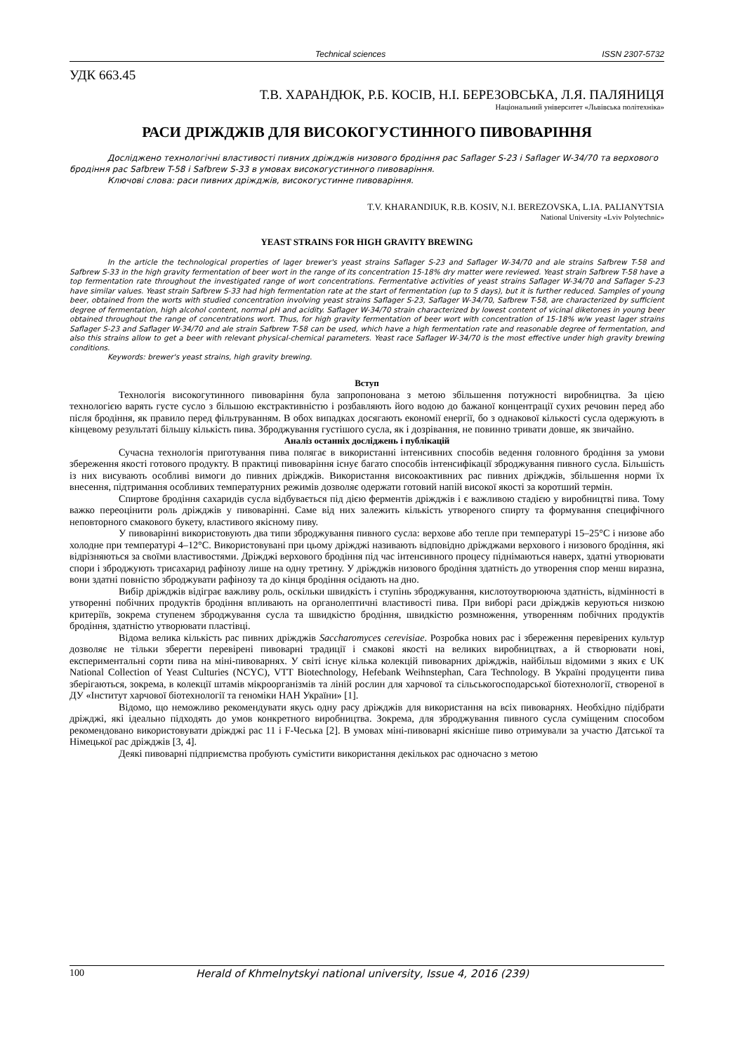Technical sciences ISSN 2307-5732
УДК 663.45
Т.В. ХАРАНДЮК, Р.Б. КОСІВ, Н.І. БЕРЕЗОВСЬКА, Л.Я. ПАЛЯНИЦЯ
Національний університет «Львівська політехніка»
РАСИ ДРІЖДЖІВ ДЛЯ ВИСОКОГУСТИННОГО ПИВОВАРІННЯ
Досліджено технологічні властивості пивних дріжджів низового бродіння рас Saflager S-23 і Saflager W-34/70 та верхового бродіння рас Safbrew T-58 і Safbrew S-33 в умовах високогустинного пивоваріння.
Ключові слова: раси пивних дріжджів, високогустинне пивоваріння.
T.V. KHARANDIUK, R.B. KOSIV, N.I. BEREZOVSKA, L.IA. PALIANYTSIA
National University «Lviv Polytechnic»
YEAST STRAINS FOR HIGH GRAVITY BREWING
In the article the technological properties of lager brewer's yeast strains Saflager S-23 and Saflager W-34/70 and ale strains Safbrew T-58 and Safbrew S-33 in the high gravity fermentation of beer wort in the range of its concentration 15-18% dry matter were reviewed. Yeast strain Safbrew T-58 have a top fermentation rate throughout the investigated range of wort concentrations. Fermentative activities of yeast strains Saflager W-34/70 and Saflager S-23 have similar values. Yeast strain Safbrew S-33 had high fermentation rate at the start of fermentation (up to 5 days), but it is further reduced. Samples of young beer, obtained from the worts with studied concentration involving yeast strains Saflager S-23, Saflager W-34/70, Safbrew T-58, are characterized by sufficient degree of fermentation, high alcohol content, normal pH and acidity. Saflager W-34/70 strain characterized by lowest content of vicinal diketones in young beer obtained throughout the range of concentrations wort. Thus, for high gravity fermentation of beer wort with concentration of 15-18% w/w yeast lager strains Saflager S-23 and Saflager W-34/70 and ale strain Safbrew T-58 can be used, which have a high fermentation rate and reasonable degree of fermentation, and also this strains allow to get a beer with relevant physical-chemical parameters. Yeast race Saflager W-34/70 is the most effective under high gravity brewing conditions.
Keywords: brewer's yeast strains, high gravity brewing.
Вступ
Технологія високогутинного пивоваріння була запропонована з метою збільшення потужності виробництва. За цією технологією варять густе сусло з більшою екстрактивністю і розбавляють його водою до бажаної концентрації сухих речовин перед або після бродіння, як правило перед фільтруванням. В обох випадках досягають економії енергії, бо з однакової кількості сусла одержують в кінцевому результаті більшу кількість пива. Зброджування густішого сусла, як і дозрівання, не повинно тривати довше, як звичайно.
Аналіз останніх досліджень і публікацій
Сучасна технологія приготування пива полягає в використанні інтенсивних способів ведення головного бродіння за умови збереження якості готового продукту. В практиці пивоваріння існує багато способів інтенсифікації зброджування пивного сусла. Більшість із них висувають особливі вимоги до пивних дріжджів. Використання високоактивних рас пивних дріжджів, збільшення норми їх внесення, підтримання особливих температурних режимів дозволяє одержати готовий напій високої якості за коротший термін.
Спиртове бродіння сахаридів сусла відбувається під дією ферментів дріжджів і є важливою стадією у виробництві пива. Тому важко переоцінити роль дріжджів у пивоварінні. Саме від них залежить кількість утвореного спирту та формування специфічного неповторного смакового букету, властивого якісному пиву.
У пивоварінні використовують два типи зброджування пивного сусла: верхове або тепле при температурі 15–25°С і низове або холодне при температурі 4–12°С. Використовувані при цьому дріжджі називають відповідно дріжджами верхового і низового бродіння, які відрізняються за своїми властивостями. Дріжджі верхового бродіння під час інтенсивного процесу піднімаються наверх, здатні утворювати спори і зброджують трисахарид рафінозу лише на одну третину. У дріжджів низового бродіння здатність до утворення спор менш виразна, вони здатні повністю зброджувати рафінозу та до кінця бродіння осідають на дно.
Вибір дріжджів відіграє важливу роль, оскільки швидкість і ступінь зброджування, кислотоутворююча здатність, відмінності в утворенні побічних продуктів бродіння впливають на органолептичні властивості пива. При виборі раси дріжджів керуються низкою критеріїв, зокрема ступенем зброджування сусла та швидкістю бродіння, швидкістю розмноження, утворенням побічних продуктів бродіння, здатністю утворювати пластівці.
Відома велика кількість рас пивних дріжджів Saccharomyces cerevisiae. Розробка нових рас і збереження перевірених культур дозволяє не тільки зберегти перевірені пивоварні традиції і смакові якості на великих виробництвах, а й створювати нові, експериментальні сорти пива на міні-пивоварнях. У світі існує кілька колекцій пивоварних дріжджів, найбільш відомими з яких є UK National Collection of Yeast Culturies (NCYC), VTT Biotechnology, Hefebank Weihnstephan, Cara Technology. В Україні продуценти пива зберігаються, зокрема, в колекції штамів мікроорганізмів та ліній рослин для харчової та сільськогосподарської біотехнології, створеної в ДУ «Інститут харчової біотехнології та геноміки НАН України» [1].
Відомо, що неможливо рекомендувати якусь одну расу дріжджів для використання на всіх пивоварнях. Необхідно підібрати дріжджі, які ідеально підходять до умов конкретного виробництва. Зокрема, для зброджування пивного сусла суміщеним способом рекомендовано використовувати дріжджі рас 11 і F-Чеська [2]. В умовах міні-пивоварні якісніше пиво отримували за участю Датської та Німецької рас дріжджів [3, 4].
Деякі пивоварні підприємства пробують сумістити використання декількох рас одночасно з метою
100 Herald of Khmelnytskyi national university, Issue 4, 2016 (239)